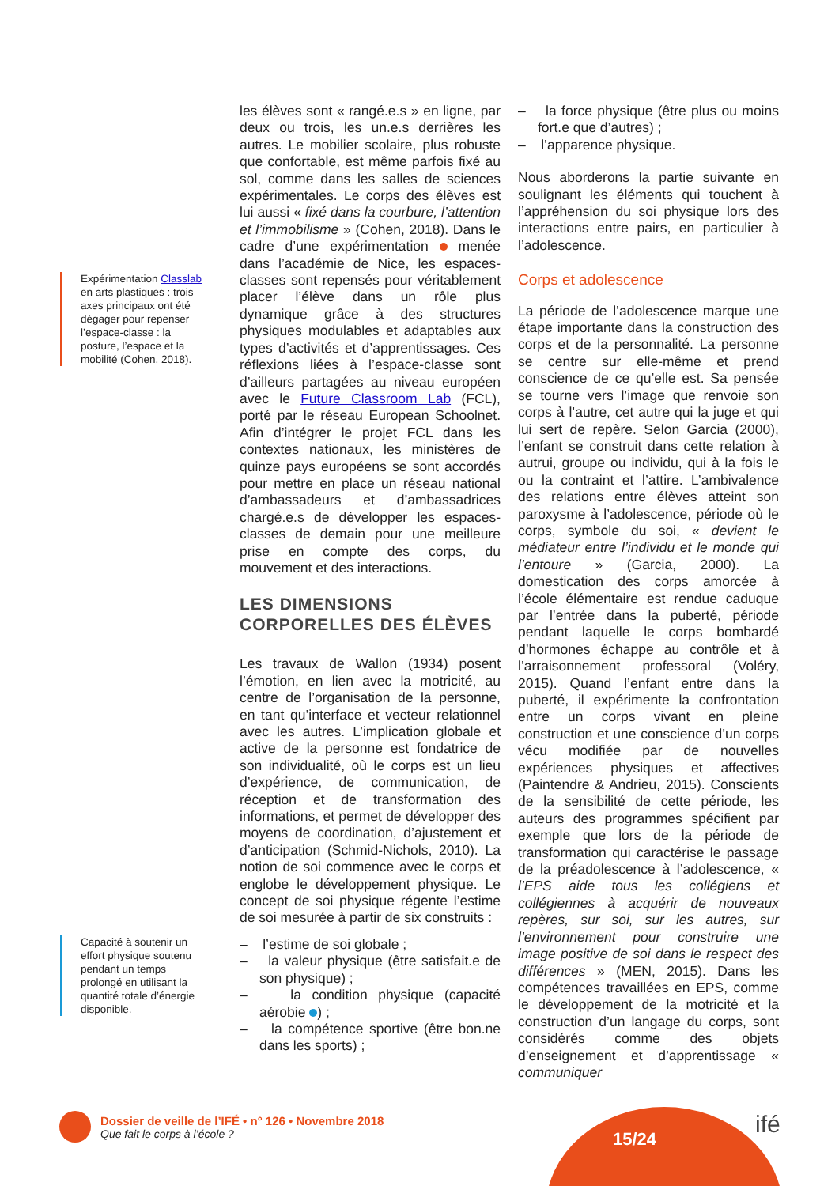Expérimentation Classlab en arts plastiques : trois axes principaux ont été dégager pour repenser l’espace-classe : la posture, l’espace et la mobilité (Cohen, 2018).
Capacité à soutenir un effort physique soutenu pendant un temps prolongé en utilisant la quantité totale d’énergie disponible.
les élèves sont « rangé.e.s » en ligne, par deux ou trois, les un.e.s derrières les autres. Le mobilier scolaire, plus robuste que confortable, est même parfois fixé au sol, comme dans les salles de sciences expérimentales. Le corps des élèves est lui aussi « fixé dans la courbure, l’attention et l’immobilisme » (Cohen, 2018). Dans le cadre d’une expérimentation menée dans l’académie de Nice, les espaces-classes sont repensés pour véritablement placer l’élève dans un rôle plus dynamique grâce à des structures physiques modulables et adaptables aux types d’activités et d’apprentissages. Ces réflexions liées à l’espace-classe sont d’ailleurs partagées au niveau européen avec le Future Classroom Lab (FCL), porté par le réseau European Schoolnet. Afin d’intégrer le projet FCL dans les contextes nationaux, les ministères de quinze pays européens se sont accordés pour mettre en place un réseau national d’ambassadeurs et d’ambassadrices chargé.e.s de développer les espaces-classes de demain pour une meilleure prise en compte des corps, du mouvement et des interactions.
LES DIMENSIONS
CORPORELLES DES ÉLÈVES
Les travaux de Wallon (1934) posent l’émotion, en lien avec la motricité, au centre de l’organisation de la personne, en tant qu’interface et vecteur relationnel avec les autres. L’implication globale et active de la personne est fondatrice de son individualité, où le corps est un lieu d’expérience, de communication, de réception et de transformation des informations, et permet de développer des moyens de coordination, d’ajustement et d’anticipation (Schmid-Nichols, 2010). La notion de soi commence avec le corps et englobe le développement physique. Le concept de soi physique régente l’estime de soi mesurée à partir de six construits :
– l’estime de soi globale ;
– la valeur physique (être satisfait.e de son physique) ;
– la condition physique (capacité aérobie ) ;
– la compétence sportive (être bon.ne dans les sports) ;
– la force physique (être plus ou moins fort.e que d’autres) ;
– l’apparence physique.
Nous aborderons la partie suivante en soulignant les éléments qui touchent à l’appréhension du soi physique lors des interactions entre pairs, en particulier à l’adolescence.
Corps et adolescence
La période de l’adolescence marque une étape importante dans la construction des corps et de la personnalité. La personne se centre sur elle-même et prend conscience de ce qu’elle est. Sa pensée se tourne vers l’image que renvoie son corps à l’autre, cet autre qui la juge et qui lui sert de repère. Selon Garcia (2000), l’enfant se construit dans cette relation à autrui, groupe ou individu, qui à la fois le ou la contraint et l’attire. L’ambivalence des relations entre élèves atteint son paroxysme à l’adolescence, période où le corps, symbole du soi, « devient le médiateur entre l’individu et le monde qui l’entoure » (Garcia, 2000). La domestication des corps amorcée à l’école élémentaire est rendue caduque par l’entrée dans la puberté, période pendant laquelle le corps bombardé d’hormones échappe au contrôle et à l’arraisonnement professoral (Voléry, 2015). Quand l’enfant entre dans la puberté, il expérimente la confrontation entre un corps vivant en pleine construction et une conscience d’un corps vécu modifiée par de nouvelles expériences physiques et affectives (Paintendre & Andrieu, 2015). Conscients de la sensibilité de cette période, les auteurs des programmes spécifient par exemple que lors de la période de transformation qui caractérise le passage de la préadolescence à l’adolescence, « l’EPS aide tous les collégiens et collégiennes à acquérir de nouveaux repères, sur soi, sur les autres, sur l’environnement pour construire une image positive de soi dans le respect des différences » (MEN, 2015). Dans les compétences travaillées en EPS, comme le développement de la motricité et la construction d’un langage du corps, sont considérés comme des objets d’enseignement et d’apprentissage « communiquer
15/24
ifé
Dossier de veille de l’IFÉ • n° 126 • Novembre 2018
Que fait le corps à l’école ?